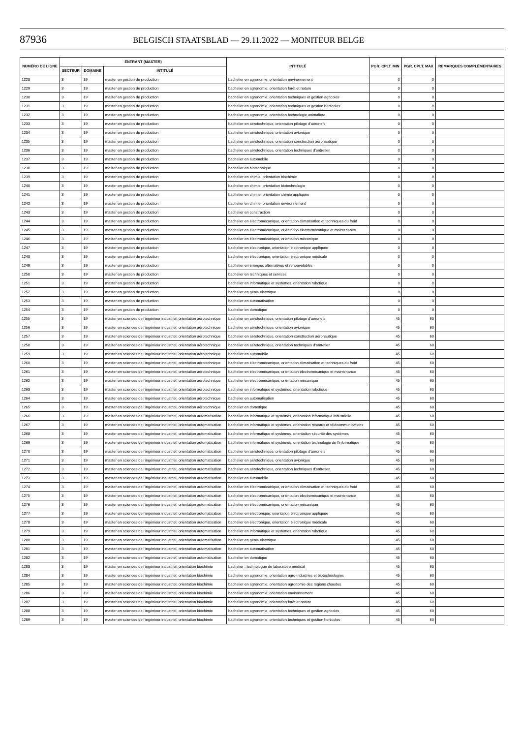87936 BELGISCH STAATSBLAD — 29.11.2022 — MONITEUR BELGE
| NUMÉRO DE LIGNE | ENTRANT (MASTER) | | | INTITULÉ | PGR. CPLT. MIN | PGR. CPLT. MAX | REMARQUES COMPLÉMENTAIRES |
| --- | --- | --- | --- | --- | --- | --- | --- |
| | SECTEUR | DOMAINE | INTITULÉ | | | | |
| 1228 | 3 | 19 | master en gestion de production | bachelier en agronomie, orientation environnement | 0 | 0 | |
| 1229 | 3 | 19 | master en gestion de production | bachelier en agronomie, orientation forêt et nature | 0 | 0 | |
| 1230 | 3 | 19 | master en gestion de production | bachelier en agronomie, orientation techniques et gestion agricoles | 0 | 0 | |
| 1231 | 3 | 19 | master en gestion de production | bachelier en agronomie, orientation techniques et gestion horticoles | 0 | 0 | |
| 1232 | 3 | 19 | master en gestion de production | bachelier en agronomie, orientation technologie animalière | 0 | 0 | |
| 1233 | 3 | 19 | master en gestion de production | bachelier en aérotechnique, orientation pilotage d'aéronefs | 0 | 0 | |
| 1234 | 3 | 19 | master en gestion de production | bachelier en aérotechnique, orientation avionique | 0 | 0 | |
| 1235 | 3 | 19 | master en gestion de production | bachelier en aérotechnique, orientation construction aéronautique | 0 | 0 | |
| 1236 | 3 | 19 | master en gestion de production | bachelier en aérotechnique, orientation techniques d'entretien | 0 | 0 | |
| 1237 | 3 | 19 | master en gestion de production | bachelier en automobile | 0 | 0 | |
| 1238 | 3 | 19 | master en gestion de production | bachelier en biotechnique | 0 | 0 | |
| 1239 | 3 | 19 | master en gestion de production | bachelier en chimie, orientation biochimie | 0 | 0 | |
| 1240 | 3 | 19 | master en gestion de production | bachelier en chimie, orientation biotechnologie | 0 | 0 | |
| 1241 | 3 | 19 | master en gestion de production | bachelier en chimie, orientation chimie appliquée | 0 | 0 | |
| 1242 | 3 | 19 | master en gestion de production | bachelier en chimie, orientation environnement | 0 | 0 | |
| 1243 | 3 | 19 | master en gestion de production | bachelier en construction | 0 | 0 | |
| 1244 | 3 | 19 | master en gestion de production | bachelier en électromécanique, orientation climatisation et techniques du froid | 0 | 0 | |
| 1245 | 3 | 19 | master en gestion de production | bachelier en électromécanique, orientation électromécanique et maintenance | 0 | 0 | |
| 1246 | 3 | 19 | master en gestion de production | bachelier en électromécanique, orientation mécanique | 0 | 0 | |
| 1247 | 3 | 19 | master en gestion de production | bachelier en électronique, orientation électronique appliquée | 0 | 0 | |
| 1248 | 3 | 19 | master en gestion de production | bachelier en électronique, orientation électronique médicale | 0 | 0 | |
| 1249 | 3 | 19 | master en gestion de production | bachelier en énergies alternatives et renouvelables | 0 | 0 | |
| 1250 | 3 | 19 | master en gestion de production | bachelier en techniques et services | 0 | 0 | |
| 1251 | 3 | 19 | master en gestion de production | bachelier en informatique et systèmes, orientation robotique | 0 | 0 | |
| 1252 | 3 | 19 | master en gestion de production | bachelier en génie électrique | 0 | 0 | |
| 1253 | 3 | 19 | master en gestion de production | bachelier en automatisation | 0 | 0 | |
| 1254 | 3 | 19 | master en gestion de production | bachelier en domotique | 0 | 0 | |
| 1255 | 3 | 19 | master en sciences de l'ingénieur industriel, orientation aérotechnique | bachelier en aérotechnique, orientation pilotage d'aéronefs | 45 | 60 | |
| 1256 | 3 | 19 | master en sciences de l'ingénieur industriel, orientation aérotechnique | bachelier en aérotechnique, orientation avionique | 45 | 60 | |
| 1257 | 3 | 19 | master en sciences de l'ingénieur industriel, orientation aérotechnique | bachelier en aérotechnique, orientation construction aéronautique | 45 | 60 | |
| 1258 | 3 | 19 | master en sciences de l'ingénieur industriel, orientation aérotechnique | bachelier en aérotechnique, orientation techniques d'entretien | 45 | 60 | |
| 1259 | 3 | 19 | master en sciences de l'ingénieur industriel, orientation aérotechnique | bachelier en automobile | 45 | 60 | |
| 1260 | 3 | 19 | master en sciences de l'ingénieur industriel, orientation aérotechnique | bachelier en électromécanique, orientation climatisation et techniques du froid | 45 | 60 | |
| 1261 | 3 | 19 | master en sciences de l'ingénieur industriel, orientation aérotechnique | bachelier en électromécanique, orientation électromécanique et maintenance | 45 | 60 | |
| 1262 | 3 | 19 | master en sciences de l'ingénieur industriel, orientation aérotechnique | bachelier en électromécanique, orientation mécanique | 45 | 60 | |
| 1263 | 3 | 19 | master en sciences de l'ingénieur industriel, orientation aérotechnique | bachelier en informatique et systèmes, orientation robotique | 45 | 60 | |
| 1264 | 3 | 19 | master en sciences de l'ingénieur industriel, orientation aérotechnique | bachelier en automatisation | 45 | 60 | |
| 1265 | 3 | 19 | master en sciences de l'ingénieur industriel, orientation aérotechnique | bachelier en domotique | 45 | 60 | |
| 1266 | 3 | 19 | master en sciences de l'ingénieur industriel, orientation automatisation | bachelier en informatique et systèmes, orientation informatique industrielle | 45 | 60 | |
| 1267 | 3 | 19 | master en sciences de l'ingénieur industriel, orientation automatisation | bachelier en informatique et systèmes, orientation réseaux et télécommunications | 45 | 60 | |
| 1268 | 3 | 19 | master en sciences de l'ingénieur industriel, orientation automatisation | bachelier en informatique et systèmes, orientation sécurité des systèmes | 45 | 60 | |
| 1269 | 3 | 19 | master en sciences de l'ingénieur industriel, orientation automatisation | bachelier en informatique et systèmes, orientation technologie de l'informatique | 45 | 60 | |
| 1270 | 3 | 19 | master en sciences de l'ingénieur industriel, orientation automatisation | bachelier en aérotechnique, orientation pilotage d'aéronefs | 45 | 60 | |
| 1271 | 3 | 19 | master en sciences de l'ingénieur industriel, orientation automatisation | bachelier en aérotechnique, orientation avionique | 45 | 60 | |
| 1272 | 3 | 19 | master en sciences de l'ingénieur industriel, orientation automatisation | bachelier en aérotechnique, orientation techniques d'entretien | 45 | 60 | |
| 1273 | 3 | 19 | master en sciences de l'ingénieur industriel, orientation automatisation | bachelier en automobile | 45 | 60 | |
| 1274 | 3 | 19 | master en sciences de l'ingénieur industriel, orientation automatisation | bachelier en électromécanique, orientation climatisation et techniques du froid | 45 | 60 | |
| 1275 | 3 | 19 | master en sciences de l'ingénieur industriel, orientation automatisation | bachelier en électromécanique, orientation électromécanique et maintenance | 45 | 60 | |
| 1276 | 3 | 19 | master en sciences de l'ingénieur industriel, orientation automatisation | bachelier en électromécanique, orientation mécanique | 45 | 60 | |
| 1277 | 3 | 19 | master en sciences de l'ingénieur industriel, orientation automatisation | bachelier en électronique, orientation électronique appliquée | 45 | 60 | |
| 1278 | 3 | 19 | master en sciences de l'ingénieur industriel, orientation automatisation | bachelier en électronique, orientation électronique médicale | 45 | 60 | |
| 1279 | 3 | 19 | master en sciences de l'ingénieur industriel, orientation automatisation | bachelier en informatique et systèmes, orientation robotique | 45 | 60 | |
| 1280 | 3 | 19 | master en sciences de l'ingénieur industriel, orientation automatisation | bachelier en génie électrique | 45 | 60 | |
| 1281 | 3 | 19 | master en sciences de l'ingénieur industriel, orientation automatisation | bachelier en automatisation | 45 | 60 | |
| 1282 | 3 | 19 | master en sciences de l'ingénieur industriel, orientation automatisation | bachelier en domotique | 45 | 60 | |
| 1283 | 3 | 19 | master en sciences de l'ingénieur industriel, orientation biochimie | bachelier : technologue de laboratoire médical | 45 | 60 | |
| 1284 | 3 | 19 | master en sciences de l'ingénieur industriel, orientation biochimie | bachelier en agronomie, orientation agro-industries et biotechnologies | 45 | 60 | |
| 1285 | 3 | 19 | master en sciences de l'ingénieur industriel, orientation biochimie | bachelier en agronomie, orientation agronomie des régions chaudes | 45 | 60 | |
| 1286 | 3 | 19 | master en sciences de l'ingénieur industriel, orientation biochimie | bachelier en agronomie, orientation environnement | 45 | 60 | |
| 1287 | 3 | 19 | master en sciences de l'ingénieur industriel, orientation biochimie | bachelier en agronomie, orientation forêt et nature | 45 | 60 | |
| 1288 | 3 | 19 | master en sciences de l'ingénieur industriel, orientation biochimie | bachelier en agronomie, orientation techniques et gestion agricoles | 45 | 60 | |
| 1289 | 3 | 19 | master en sciences de l'ingénieur industriel, orientation biochimie | bachelier en agronomie, orientation techniques et gestion horticoles | 45 | 60 | |